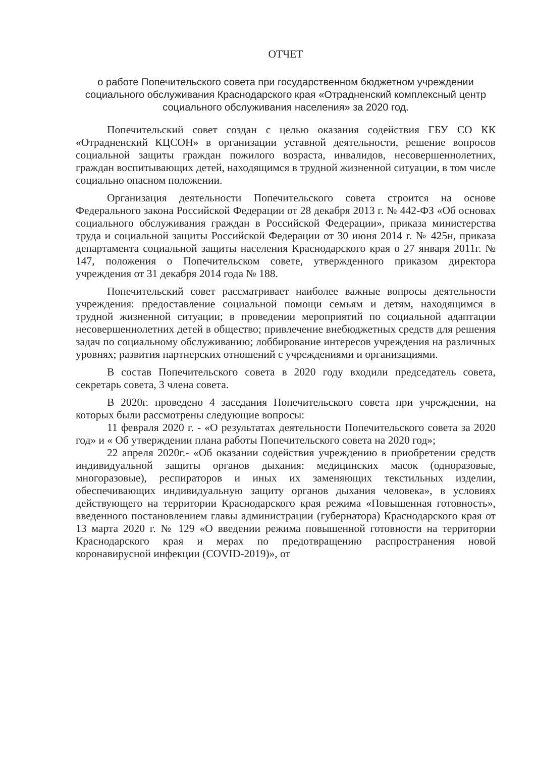ОТЧЕТ
о работе Попечительского совета при государственном бюджетном учреждении социального обслуживания Краснодарского края «Отрадненский комплексный центр социального обслуживания населения» за 2020 год.
Попечительский совет создан с целью оказания содействия ГБУ СО КК «Отрадненский КЦСОН» в организации уставной деятельности, решение вопросов социальной защиты граждан пожилого возраста, инвалидов, несовершеннолетних, граждан воспитывающих детей, находящимся в трудной жизненной ситуации, в том числе социально опасном положении.
Организация деятельности Попечительского совета строится на основе Федерального закона Российской Федерации от 28 декабря 2013 г. № 442-ФЗ «Об основах социального обслуживания граждан в Российской Федерации», приказа министерства труда и социальной защиты Российской Федерации от 30 июня 2014 г. № 425н, приказа департамента социальной защиты населения Краснодарского края о 27 января 2011г. № 147, положения о Попечительском совете, утвержденного приказом директора учреждения от 31 декабря 2014 года № 188.
Попечительский совет рассматривает наиболее важные вопросы деятельности учреждения: предоставление социальной помощи семьям и детям, находящимся в трудной жизненной ситуации; в проведении мероприятий по социальной адаптации несовершеннолетних детей в общество; привлечение внебюджетных средств для решения задач по социальному обслуживанию; лоббирование интересов учреждения на различных уровнях; развития партнерских отношений с учреждениями и организациями.
В состав Попечительского совета в 2020 году входили председатель совета, секретарь совета, 3 члена совета.
В 2020г. проведено 4 заседания Попечительского совета при учреждении, на которых были рассмотрены следующие вопросы:
11 февраля 2020 г. - «О результатах деятельности Попечительского совета за 2020 год» и « Об утверждении плана работы Попечительского совета на 2020 год»;
22 апреля 2020г.- «Об оказании содействия учреждению в приобретении средств индивидуальной защиты органов дыхания: медицинских масок (одноразовые, многоразовые), респираторов и иных их заменяющих текстильных изделии, обеспечивающих индивидуальную защиту органов дыхания человека», в условиях действующего на территории Краснодарского края режима «Повышенная готовность», введенного постановлением главы администрации (губернатора) Краснодарского края от 13 марта 2020 г. № 129 «О введении режима повышенной готовности на территории Краснодарского края и мерах по предотвращению распространения новой коронавирусной инфекции (COVID-2019)», от